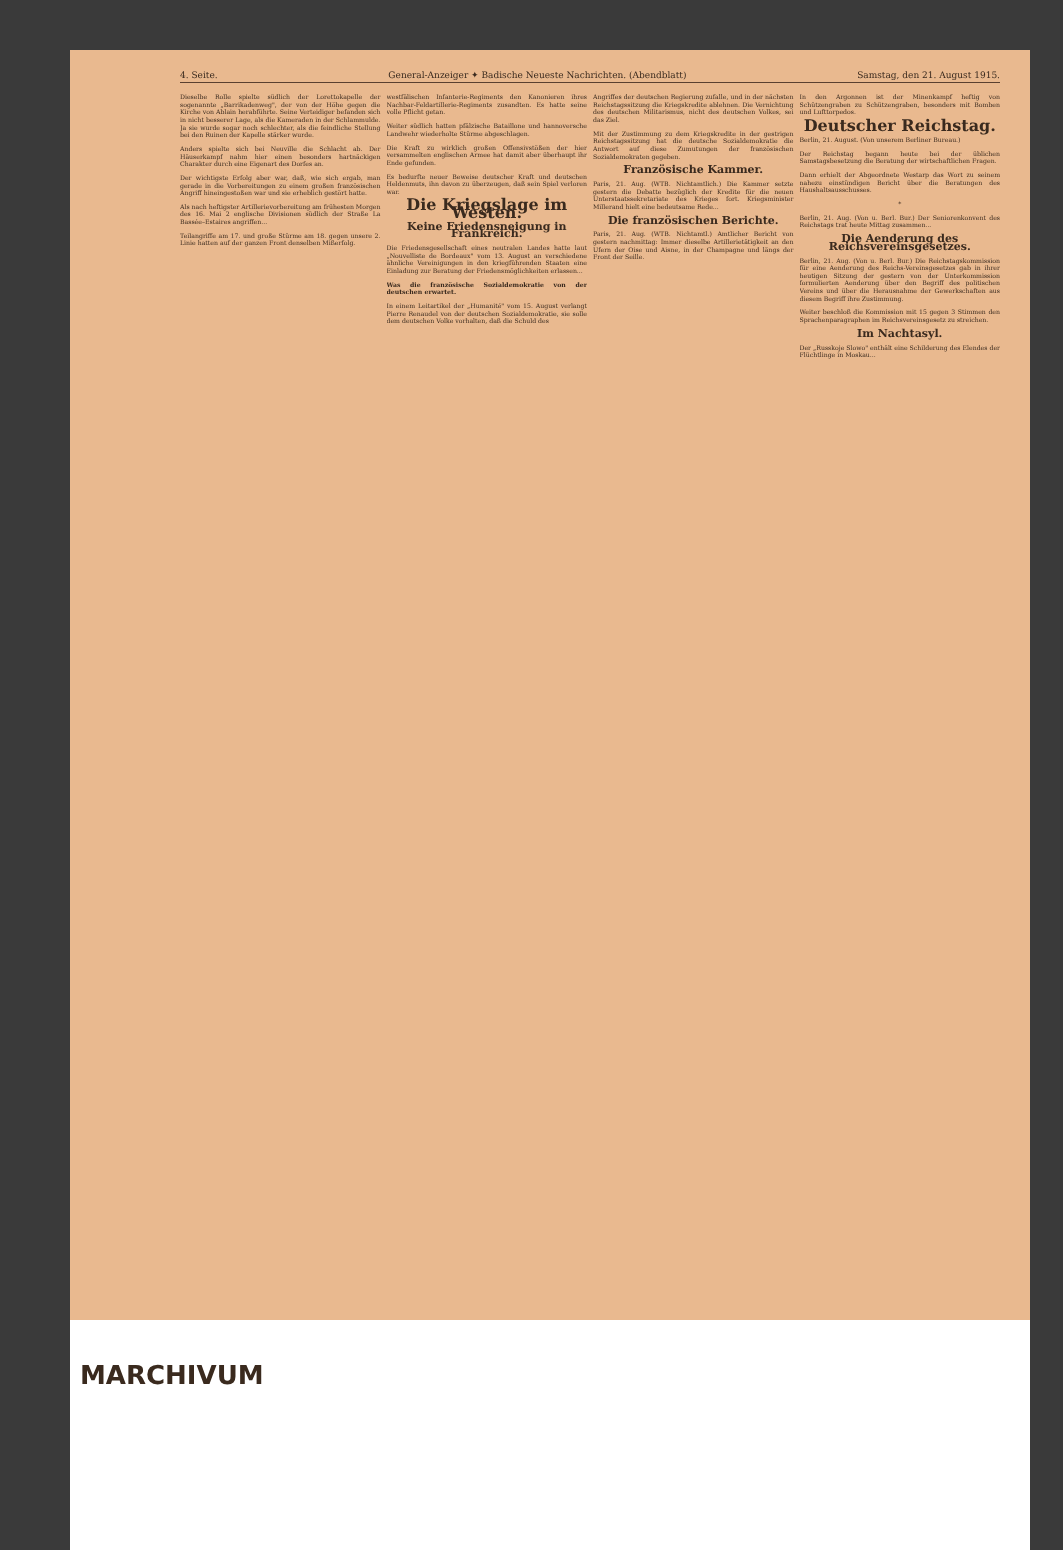4. Seite. General-Anzeiger ✦ Badische Neueste Nachrichten. (Abendblatt) Samstag, den 21. August 1915.
Dieselbe Rolle spielte südlich der Lorettokapelle der sogenannte „Barrikadenweg", der von der Höhe gegen die Kirche von Ablain herabführte. Seine Verteidiger befanden sich in nicht besserer Lage, als die Kameraden in der Schlammulde. Ja sie wurde sogar noch schlechter, als die feindliche Stellung bei den Ruinen der Kapelle stärker wurde.
Anders spielte sich bei Neuville die Schlacht ab. Der Häuserkampf nahm hier einen besonders hartnäckigen Charakter durch eine Eigenart des Dorfes an.
Der wichtigste Erfolg aber war, daß, wie sich ergab, man gerade in die Vorbereitungen zu einem großen französischen Angriff hineingestoßen war und sie erheblich gestört hatte.
Als nach heftigster Artillerievorbereitung am frühesten Morgen des 16. Mai 2 englische Divisionen südlich der Straße La Bassée–Estaires angriffen...
Teilangriffe am 17. und große Stürme am 18. gegen unsere 2. Linie hatten auf der ganzen Front denselben Mißerfolg.
westfälischen Infanterie-Regiments den Kanonieren ihres Nachbar-Feldartillerie-Regiments zusandten. Es hatte seine volle Pflicht getan.
Weiter südlich hatten pfälzische Bataillone und hannoversche Landwehr wiederholte Stürme abgeschlagen.
Die Kraft zu wirklich großen Offensivstößen der hier versammelten englischen Armee hat damit aber überhaupt ihr Ende gefunden.
Es bedurfte neuer Beweise deutscher Kraft und deutschen Heldenmuts, ihn davon zu überzeugen, daß sein Spiel verloren war.
Die Kriegslage im Westen.
Keine Friedensneigung in Frankreich.
Die Friedensgesellschaft eines neutralen Landes hatte laut „Nouvelliste de Bordeaux" vom 13. August an verschiedene ähnliche Vereinigungen in den kriegführenden Staaten eine Einladung zur Beratung der Friedensmöglichkeiten erlassen...
Was die französische Sozialdemokratie von der deutschen erwartet.
In einem Leitartikel der „Humanité" vom 15. August verlangt Pierre Renaudel von der deutschen Sozialdemokratie, sie solle dem deutschen Volke vorhalten, daß die Schuld des
Angriffes der deutschen Regierung zufalle, und in der nächsten Reichstagssitzung die Kriegskredite ablehnen. Die Vernichtung des deutschen Militarismus, nicht des deutschen Volkes, sei das Ziel.
Mit der Zustimmung zu dem Kriegskredite in der gestrigen Reichstagssitzung hat die deutsche Sozialdemokratie die Antwort auf diese Zumutungen der französischen Sozialdemokraten gegeben.
Französische Kammer.
Paris, 21. Aug. (WTB. Nichtamtlich.) Die Kammer setzte gestern die Debatte bezüglich der Kredite für die neuen Unterstaatssekretariate des Krieges fort. Kriegsminister Millerand hielt eine bedeutsame Rede...
Die französischen Berichte.
Paris, 21. Aug. (WTB. Nichtamtl.) Amtlicher Bericht von gestern nachmittag: Immer dieselbe Artillerietätigkeit an den Ufern der Oise und Aisne, in der Champagne und längs der Front der Seille.
In den Argonnen ist der Minenkampf heftig von Schützengraben zu Schützengraben, besonders mit Bomben und Lufttorpedos.
Deutscher Reichstag.
Berlin, 21. August. (Von unserem Berliner Bureau.)
Der Reichstag begann heute bei der üblichen Samstagsbesetzung die Beratung der wirtschaftlichen Fragen.
Dann erhielt der Abgeordnete Westarp das Wort zu seinem nahezu einstündigen Bericht über die Beratungen des Haushaltsausschusses.
*
Berlin, 21. Aug. (Von u. Berl. Bur.) Der Seniorenkonvent des Reichstags trat heute Mittag zusammen...
Die Aenderung des Reichsvereinsgesetzes.
Berlin, 21. Aug. (Von u. Berl. Bur.) Die Reichstagskommission für eine Aenderung des Reichs-Vereinsgesetzes gab in ihrer heutigen Sitzung der gestern von der Unterkommission formulierten Aenderung über den Begriff des politischen Vereins und über die Herausnahme der Gewerkschaften aus diesem Begriff ihre Zustimmung.
Weiter beschloß die Kommission mit 15 gegen 3 Stimmen den Sprachenparagraphen im Reichsvereinsgesetz zu streichen.
Im Nachtasyl.
Der „Russkoje Slowo" enthält eine Schilderung des Elendes der Flüchtlinge in Moskau...
MARCHIVUM